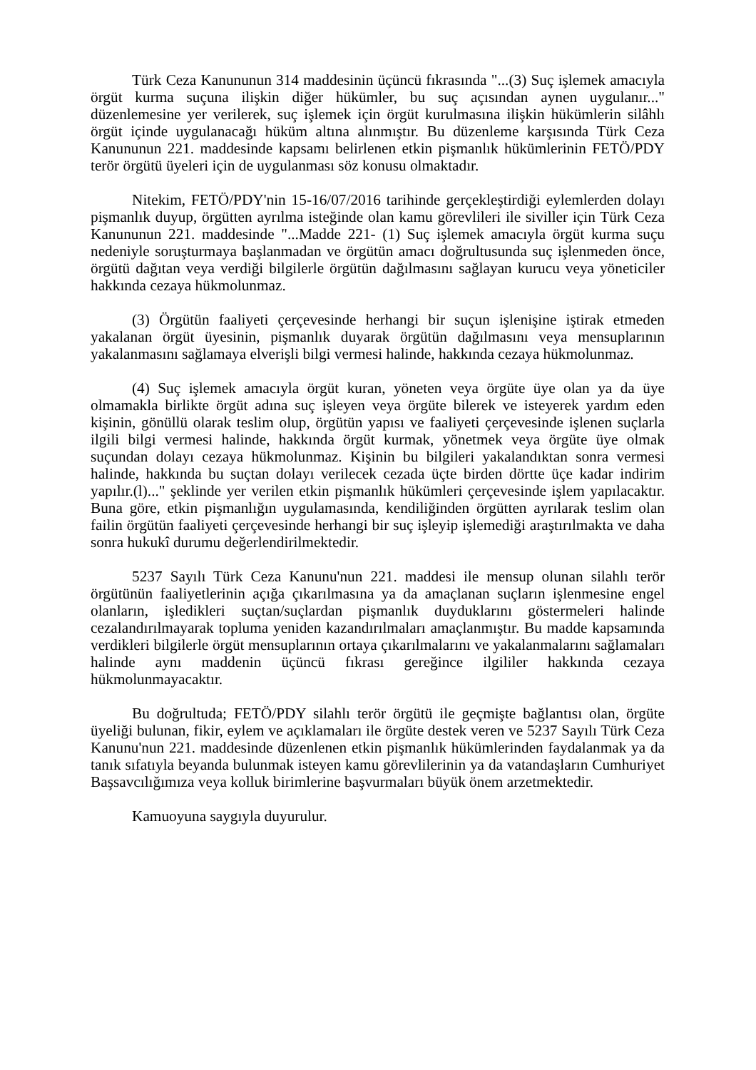Türk Ceza Kanununun 314 maddesinin üçüncü fıkrasında "...(3) Suç işlemek amacıyla örgüt kurma suçuna ilişkin diğer hükümler, bu suç açısından aynen uygulanır..." düzenlemesine yer verilerek, suç işlemek için örgüt kurulmasına ilişkin hükümlerin silâhlı örgüt içinde uygulanacağı hüküm altına alınmıştır. Bu düzenleme karşısında Türk Ceza Kanununun 221. maddesinde kapsamı belirlenen etkin pişmanlık hükümlerinin FETÖ/PDY terör örgütü üyeleri için de uygulanması söz konusu olmaktadır.
Nitekim, FETÖ/PDY'nin 15-16/07/2016 tarihinde gerçekleştirdiği eylemlerden dolayı pişmanlık duyup, örgütten ayrılma isteğinde olan kamu görevlileri ile siviller için Türk Ceza Kanununun 221. maddesinde "...Madde 221- (1) Suç işlemek amacıyla örgüt kurma suçu nedeniyle soruşturmaya başlanmadan ve örgütün amacı doğrultusunda suç işlenmeden önce, örgütü dağıtan veya verdiği bilgilerle örgütün dağılmasını sağlayan kurucu veya yöneticiler hakkında cezaya hükmolunmaz.
(3) Örgütün faaliyeti çerçevesinde herhangi bir suçun işlenişine iştirak etmeden yakalanan örgüt üyesinin, pişmanlık duyarak örgütün dağılmasını veya mensuplarının yakalanmasını sağlamaya elverişli bilgi vermesi halinde, hakkında cezaya hükmolunmaz.
(4) Suç işlemek amacıyla örgüt kuran, yöneten veya örgüte üye olan ya da üye olmamakla birlikte örgüt adına suç işleyen veya örgüte bilerek ve isteyerek yardım eden kişinin, gönüllü olarak teslim olup, örgütün yapısı ve faaliyeti çerçevesinde işlenen suçlarla ilgili bilgi vermesi halinde, hakkında örgüt kurmak, yönetmek veya örgüte üye olmak suçundan dolayı cezaya hükmolunmaz. Kişinin bu bilgileri yakalandıktan sonra vermesi halinde, hakkında bu suçtan dolayı verilecek cezada üçte birden dörtte üçe kadar indirim yapılır.(l)..." şeklinde yer verilen etkin pişmanlık hükümleri çerçevesinde işlem yapılacaktır. Buna göre, etkin pişmanlığın uygulamasında, kendiliğinden örgütten ayrılarak teslim olan failin örgütün faaliyeti çerçevesinde herhangi bir suç işleyip işlemediği araştırılmakta ve daha sonra hukukî durumu değerlendirilmektedir.
5237 Sayılı Türk Ceza Kanunu'nun 221. maddesi ile mensup olunan silahlı terör örgütünün faaliyetlerinin açığa çıkarılmasına ya da amaçlanan suçların işlenmesine engel olanların, işledikleri suçtan/suçlardan pişmanlık duyduklarını göstermeleri halinde cezalandırılmayarak topluma yeniden kazandırılmaları amaçlanmıştır. Bu madde kapsamında verdikleri bilgilerle örgüt mensuplarının ortaya çıkarılmalarını ve yakalanmalarını sağlamaları halinde aynı maddenin üçüncü fıkrası gereğince ilgililer hakkında cezaya hükmolunmayacaktır.
Bu doğrultuda; FETÖ/PDY silahlı terör örgütü ile geçmişte bağlantısı olan, örgüte üyeliği bulunan, fikir, eylem ve açıklamaları ile örgüte destek veren ve 5237 Sayılı Türk Ceza Kanunu'nun 221. maddesinde düzenlenen etkin pişmanlık hükümlerinden faydalanmak ya da tanık sıfatıyla beyanda bulunmak isteyen kamu görevlilerinin ya da vatandaşların Cumhuriyet Başsavcılığımıza veya kolluk birimlerine başvurmaları büyük önem arzetmektedir.
Kamuoyuna saygıyla duyurulur.